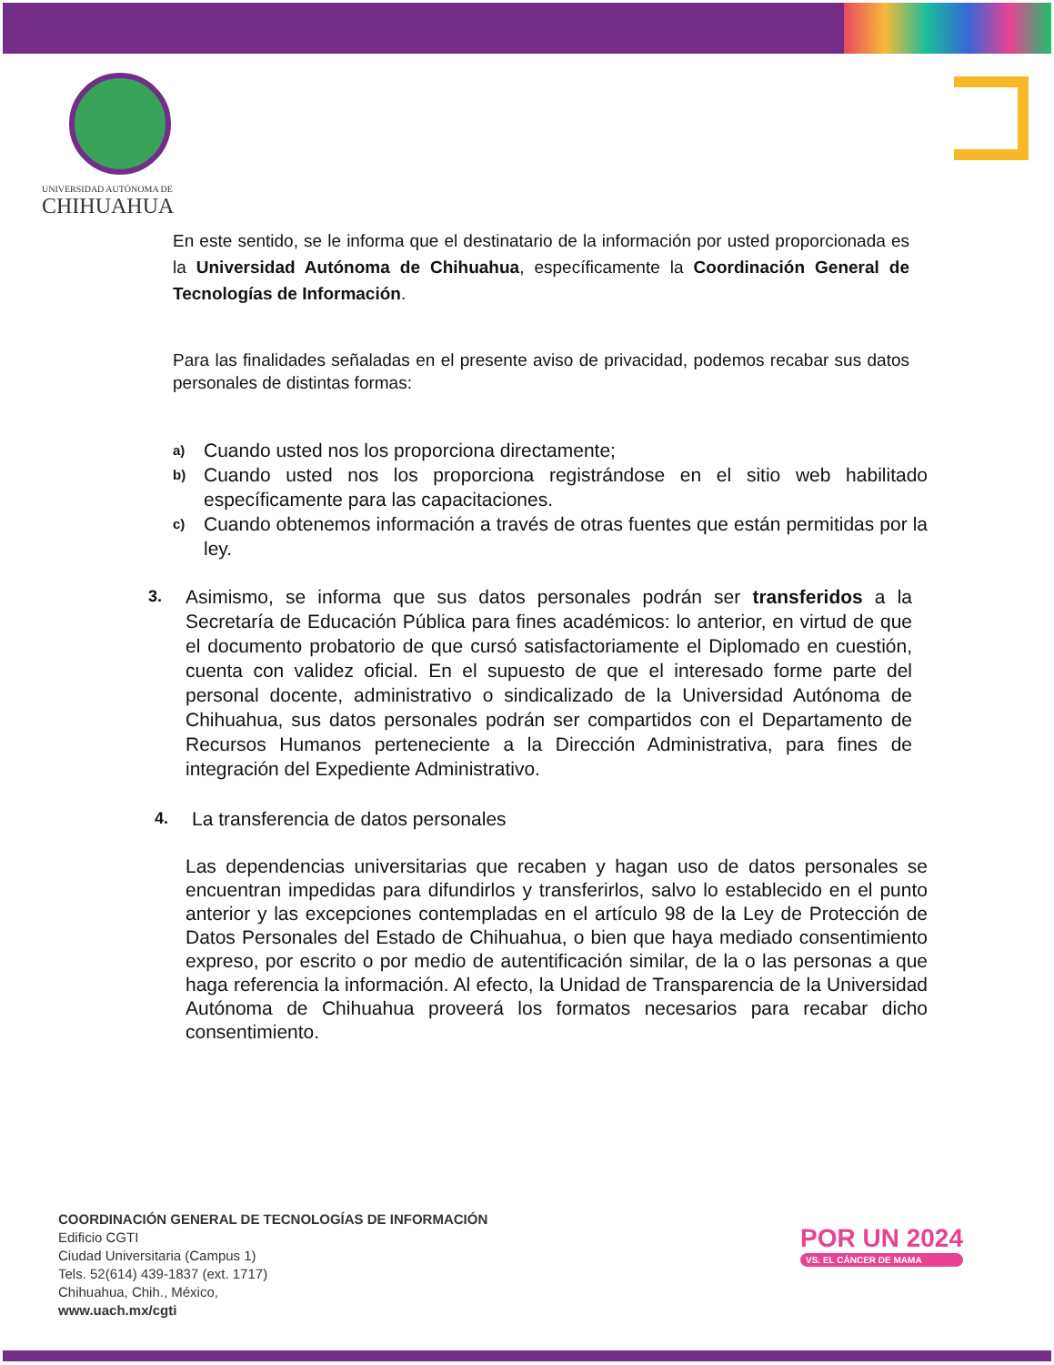UNIVERSIDAD AUTÓNOMA DE
CHIHUAHUA
En este sentido, se le informa que el destinatario de la información por usted proporcionada es la Universidad Autónoma de Chihuahua, específicamente la Coordinación General de Tecnologías de Información.
Para las finalidades señaladas en el presente aviso de privacidad, podemos recabar sus datos personales de distintas formas:
a)
Cuando usted nos los proporciona directamente;
b)
Cuando usted nos los proporciona registrándose en el sitio web habilitado específicamente para las capacitaciones.
c)
Cuando obtenemos información a través de otras fuentes que están permitidas por la ley.
3.
Asimismo, se informa que sus datos personales podrán ser transferidos a la Secretaría de Educación Pública para fines académicos: lo anterior, en virtud de que el documento probatorio de que cursó satisfactoriamente el Diplomado en cuestión, cuenta con validez oficial. En el supuesto de que el interesado forme parte del personal docente, administrativo o sindicalizado de la Universidad Autónoma de Chihuahua, sus datos personales podrán ser compartidos con el Departamento de Recursos Humanos perteneciente a la Dirección Administrativa, para fines de integración del Expediente Administrativo.
4.
La transferencia de datos personales
Las dependencias universitarias que recaben y hagan uso de datos personales se encuentran impedidas para difundirlos y transferirlos, salvo lo establecido en el punto anterior y las excepciones contempladas en el artículo 98 de la Ley de Protección de Datos Personales del Estado de Chihuahua, o bien que haya mediado consentimiento expreso, por escrito o por medio de autentificación similar, de la o las personas a que haga referencia la información. Al efecto, la Unidad de Transparencia de la Universidad Autónoma de Chihuahua proveerá los formatos necesarios para recabar dicho consentimiento.
COORDINACIÓN GENERAL DE TECNOLOGÍAS DE INFORMACIÓN
Edificio CGTI
Ciudad Universitaria (Campus 1)
Tels. 52(614) 439-1837 (ext. 1717)
Chihuahua, Chih., México,
www.uach.mx/cgti
POR UN 2024
VS. EL CÁNCER DE MAMA